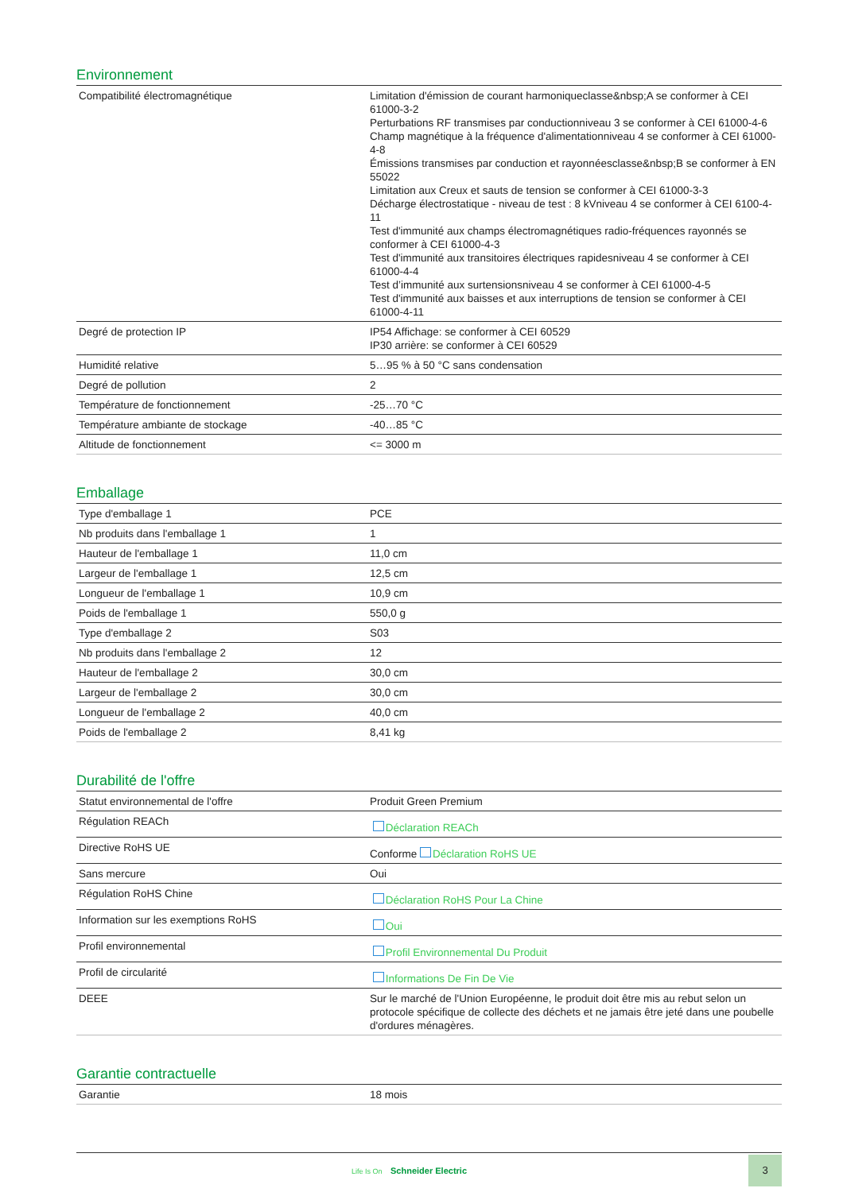Environnement
| Compatibilité électromagnétique | Limitation d'émission de courant harmoniqueclasse&nbsp;A se conformer à CEI 61000-3-2 Perturbations RF transmises par conductionniveau 3 se conformer à CEI 61000-4-6 Champ magnétique à la fréquence d'alimentationniveau 4 se conformer à CEI 61000-4-8 Émissions transmises par conduction et rayonnéesclasse&nbsp;B se conformer à EN 55022 Limitation aux Creux et sauts de tension se conformer à CEI 61000-3-3 Décharge électrostatique - niveau de test : 8 kVniveau 4 se conformer à CEI 6100-4-11 Test d'immunité aux champs électromagnétiques radio-fréquences rayonnés se conformer à CEI 61000-4-3 Test d'immunité aux transitoires électriques rapidesniveau 4 se conformer à CEI 61000-4-4 Test d’immunité aux surtensionsniveau 4 se conformer à CEI 61000-4-5 Test d'immunité aux baisses et aux interruptions de tension se conformer à CEI 61000-4-11 |
| Degré de protection IP | IP54 Affichage: se conformer à CEI 60529 IP30 arrière: se conformer à CEI 60529 |
| Humidité relative | 5…95 % à 50 °C sans condensation |
| Degré de pollution | 2 |
| Température de fonctionnement | -25…70 °C |
| Température ambiante de stockage | -40…85 °C |
| Altitude de fonctionnement | <= 3000 m |
Emballage
| Type d'emballage 1 | PCE |
| Nb produits dans l'emballage 1 | 1 |
| Hauteur de l'emballage 1 | 11,0 cm |
| Largeur de l'emballage 1 | 12,5 cm |
| Longueur de l'emballage 1 | 10,9 cm |
| Poids de l'emballage 1 | 550,0 g |
| Type d'emballage 2 | S03 |
| Nb produits dans l'emballage 2 | 12 |
| Hauteur de l'emballage 2 | 30,0 cm |
| Largeur de l'emballage 2 | 30,0 cm |
| Longueur de l'emballage 2 | 40,0 cm |
| Poids de l'emballage 2 | 8,41 kg |
Durabilité de l'offre
| Statut environnemental de l'offre | Produit Green Premium |
| Régulation REACh | Déclaration REACh |
| Directive RoHS UE | Conforme Déclaration RoHS UE |
| Sans mercure | Oui |
| Régulation RoHS Chine | Déclaration RoHS Pour La Chine |
| Information sur les exemptions RoHS | Oui |
| Profil environnemental | Profil Environnemental Du Produit |
| Profil de circularité | Informations De Fin De Vie |
| DEEE | Sur le marché de l'Union Européenne, le produit doit être mis au rebut selon un protocole spécifique de collecte des déchets et ne jamais être jeté dans une poubelle d'ordures ménagères. |
Garantie contractuelle
| Garantie | 18 mois |
Life Is On Schneider Electric
3